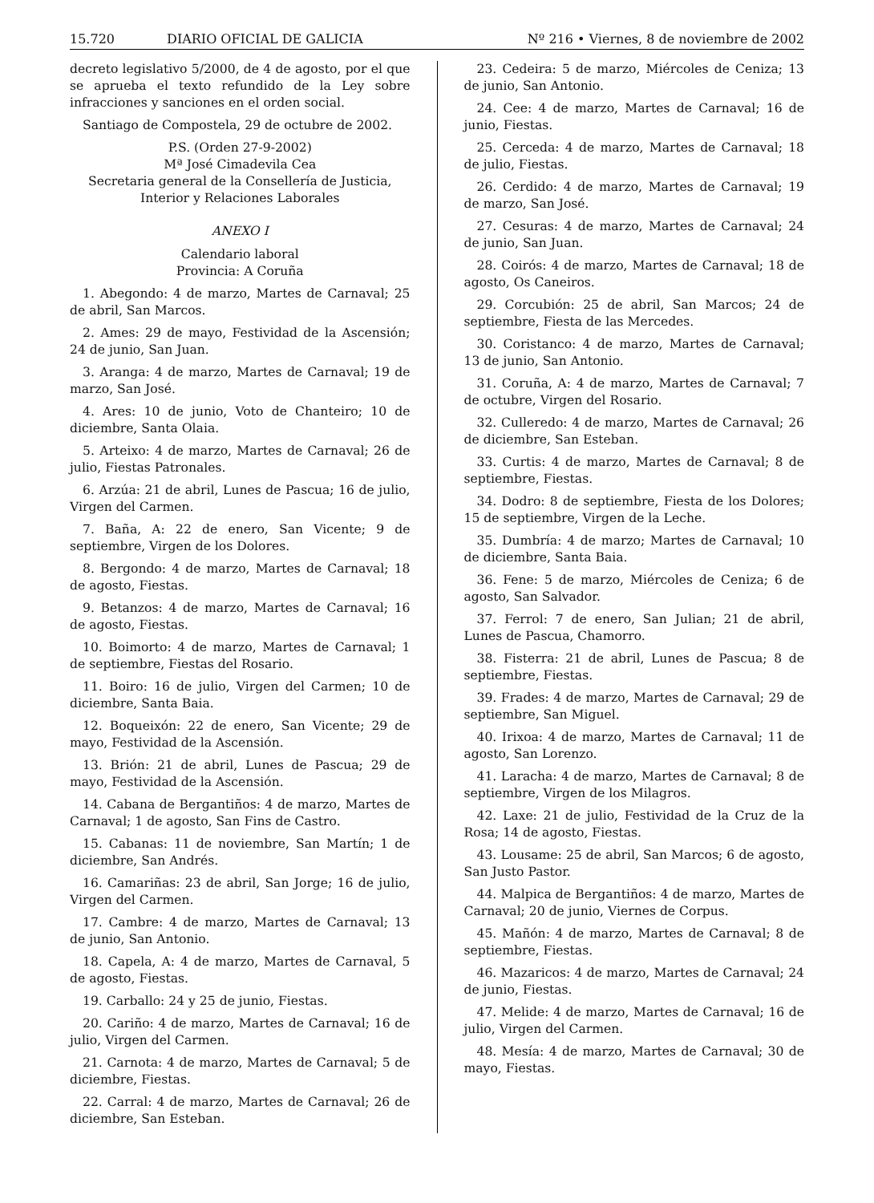15.720 DIARIO OFICIAL DE GALICIA Nº 216 • Viernes, 8 de noviembre de 2002
decreto legislativo 5/2000, de 4 de agosto, por el que se aprueba el texto refundido de la Ley sobre infracciones y sanciones en el orden social.
Santiago de Compostela, 29 de octubre de 2002.
P.S. (Orden 27-9-2002)
Mª José Cimadevila Cea
Secretaria general de la Consellería de Justicia, Interior y Relaciones Laborales
ANEXO I
Calendario laboral
Provincia: A Coruña
1. Abegondo: 4 de marzo, Martes de Carnaval; 25 de abril, San Marcos.
2. Ames: 29 de mayo, Festividad de la Ascensión; 24 de junio, San Juan.
3. Aranga: 4 de marzo, Martes de Carnaval; 19 de marzo, San José.
4. Ares: 10 de junio, Voto de Chanteiro; 10 de diciembre, Santa Olaia.
5. Arteixo: 4 de marzo, Martes de Carnaval; 26 de julio, Fiestas Patronales.
6. Arzúa: 21 de abril, Lunes de Pascua; 16 de julio, Virgen del Carmen.
7. Baña, A: 22 de enero, San Vicente; 9 de septiembre, Virgen de los Dolores.
8. Bergondo: 4 de marzo, Martes de Carnaval; 18 de agosto, Fiestas.
9. Betanzos: 4 de marzo, Martes de Carnaval; 16 de agosto, Fiestas.
10. Boimorto: 4 de marzo, Martes de Carnaval; 1 de septiembre, Fiestas del Rosario.
11. Boiro: 16 de julio, Virgen del Carmen; 10 de diciembre, Santa Baia.
12. Boqueixón: 22 de enero, San Vicente; 29 de mayo, Festividad de la Ascensión.
13. Brión: 21 de abril, Lunes de Pascua; 29 de mayo, Festividad de la Ascensión.
14. Cabana de Bergantiños: 4 de marzo, Martes de Carnaval; 1 de agosto, San Fins de Castro.
15. Cabanas: 11 de noviembre, San Martín; 1 de diciembre, San Andrés.
16. Camariñas: 23 de abril, San Jorge; 16 de julio, Virgen del Carmen.
17. Cambre: 4 de marzo, Martes de Carnaval; 13 de junio, San Antonio.
18. Capela, A: 4 de marzo, Martes de Carnaval, 5 de agosto, Fiestas.
19. Carballo: 24 y 25 de junio, Fiestas.
20. Cariño: 4 de marzo, Martes de Carnaval; 16 de julio, Virgen del Carmen.
21. Carnota: 4 de marzo, Martes de Carnaval; 5 de diciembre, Fiestas.
22. Carral: 4 de marzo, Martes de Carnaval; 26 de diciembre, San Esteban.
23. Cedeira: 5 de marzo, Miércoles de Ceniza; 13 de junio, San Antonio.
24. Cee: 4 de marzo, Martes de Carnaval; 16 de junio, Fiestas.
25. Cerceda: 4 de marzo, Martes de Carnaval; 18 de julio, Fiestas.
26. Cerdido: 4 de marzo, Martes de Carnaval; 19 de marzo, San José.
27. Cesuras: 4 de marzo, Martes de Carnaval; 24 de junio, San Juan.
28. Coirós: 4 de marzo, Martes de Carnaval; 18 de agosto, Os Caneiros.
29. Corcubión: 25 de abril, San Marcos; 24 de septiembre, Fiesta de las Mercedes.
30. Coristanco: 4 de marzo, Martes de Carnaval; 13 de junio, San Antonio.
31. Coruña, A: 4 de marzo, Martes de Carnaval; 7 de octubre, Virgen del Rosario.
32. Culleredo: 4 de marzo, Martes de Carnaval; 26 de diciembre, San Esteban.
33. Curtis: 4 de marzo, Martes de Carnaval; 8 de septiembre, Fiestas.
34. Dodro: 8 de septiembre, Fiesta de los Dolores; 15 de septiembre, Virgen de la Leche.
35. Dumbría: 4 de marzo; Martes de Carnaval; 10 de diciembre, Santa Baia.
36. Fene: 5 de marzo, Miércoles de Ceniza; 6 de agosto, San Salvador.
37. Ferrol: 7 de enero, San Julian; 21 de abril, Lunes de Pascua, Chamorro.
38. Fisterra: 21 de abril, Lunes de Pascua; 8 de septiembre, Fiestas.
39. Frades: 4 de marzo, Martes de Carnaval; 29 de septiembre, San Miguel.
40. Irixoa: 4 de marzo, Martes de Carnaval; 11 de agosto, San Lorenzo.
41. Laracha: 4 de marzo, Martes de Carnaval; 8 de septiembre, Virgen de los Milagros.
42. Laxe: 21 de julio, Festividad de la Cruz de la Rosa; 14 de agosto, Fiestas.
43. Lousame: 25 de abril, San Marcos; 6 de agosto, San Justo Pastor.
44. Malpica de Bergantiños: 4 de marzo, Martes de Carnaval; 20 de junio, Viernes de Corpus.
45. Mañón: 4 de marzo, Martes de Carnaval; 8 de septiembre, Fiestas.
46. Mazaricos: 4 de marzo, Martes de Carnaval; 24 de junio, Fiestas.
47. Melide: 4 de marzo, Martes de Carnaval; 16 de julio, Virgen del Carmen.
48. Mesía: 4 de marzo, Martes de Carnaval; 30 de mayo, Fiestas.